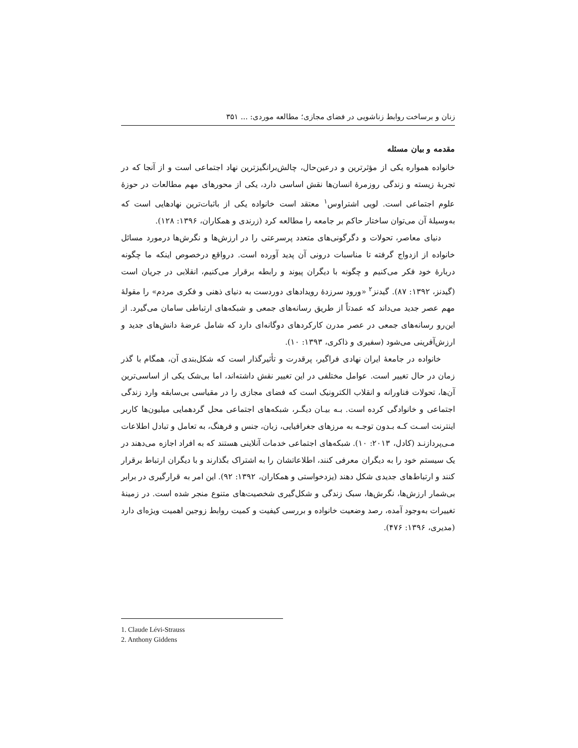زنان و برساخت روابط زناشویی در فضای مجازی؛ مطالعه موردی: ... ۳۵۱
مقدمه و بیان مسئله
خانواده همواره یکی از مؤثرترین و درعین‌حال، چالش‌برانگیزترین نهاد اجتماعی است و از آنجا که در تجربهٔ زیسته و زندگی روزمرهٔ انسان‌ها نقش اساسی دارد، یکی از محورهای مهم مطالعات در حوزهٔ علوم اجتماعی است. لویی اشتراوس<sup>۱</sup> معتقد است خانواده یکی از باثبات‌ترین نهادهایی است که به‌وسیلهٔ آن می‌توان ساختار حاکم بر جامعه را مطالعه کرد (زرندی و همکاران، ۱۳۹۶: ۱۲۸).
دنیای معاصر، تحولات و دگرگونی‌های متعدد پرسرعتی را در ارزش‌ها و نگرش‌ها درمورد مسائل خانواده از ازدواج گرفته تا مناسبات درونی آن پدید آورده است. درواقع درخصوص اینکه ما چگونه دربارهٔ خود فکر می‌کنیم و چگونه با دیگران پیوند و رابطه برقرار می‌کنیم، انقلابی در جریان است (گیدنز، ۱۳۹۲: ۸۷). گیدنز<sup>۲</sup> «ورود سرزدهٔ رویدادهای دوردست به دنیای ذهنی و فکری مردم» را مقولهٔ مهم عصر جدید می‌داند که عمدتاً از طریق رسانه‌های جمعی و شبکه‌های ارتباطی سامان می‌گیرد. از این‌رو رسانه‌های جمعی در عصر مدرن کارکردهای دوگانه‌ای دارد که شامل عرضهٔ دانش‌های جدید و ارزش‌آفرینی می‌شود (سفیری و ذاکری، ۱۳۹۳: ۱۰).
خانواده در جامعهٔ ایران نهادی فراگیر، پرقدرت و تأثیرگذار است که شکل‌بندی آن، همگام با گذر زمان در حال تغییر است. عوامل مختلفی در این تغییر نقش داشته‌اند، اما بی‌شک یکی از اساسی‌ترین آن‌ها، تحولات فناورانه و انقلاب الکترونیک است که فضای مجازی را در مقیاسی بی‌سابقه وارد زندگی اجتماعی و خانوادگی کرده است. بـه بیـان دیگـر، شبکه‌های اجتماعی محل گردهمایی میلیون‌ها کاربر اینترنت اسـت کـه بـدون توجـه به مرزهای جغرافیایی، زبان، جنس و فرهنگ، به تعامل و تبادل اطلاعات مـی‌پردازنـد (کادل، ۲۰۱۳: ۱۰). شبکه‌های اجتماعی خدمات آنلاینی هستند که به افراد اجازه می‌دهند در یک سیستم خود را به دیگران معرفی کنند، اطلاعاتشان را به اشتراک بگذارند و با دیگران ارتباط برقرار کنند و ارتباط‌های جدیدی شکل دهند (یزدخواستی و همکاران، ۱۳۹۲: ۹۲). این امر به قرارگیری در برابر بی‌شمار ارزش‌ها، نگرش‌ها، سبک زندگی و شکل‌گیری شخصیت‌های متنوع منجر شده است. در زمینهٔ تغییرات به‌وجود آمده، رصد وضعیت خانواده و بررسی کیفیت و کمیت روابط زوجین اهمیت ویژه‌ای دارد (مدیری، ۱۳۹۶: ۴۷۶).
1. Claude Lévi-Strauss
2. Anthony Giddens